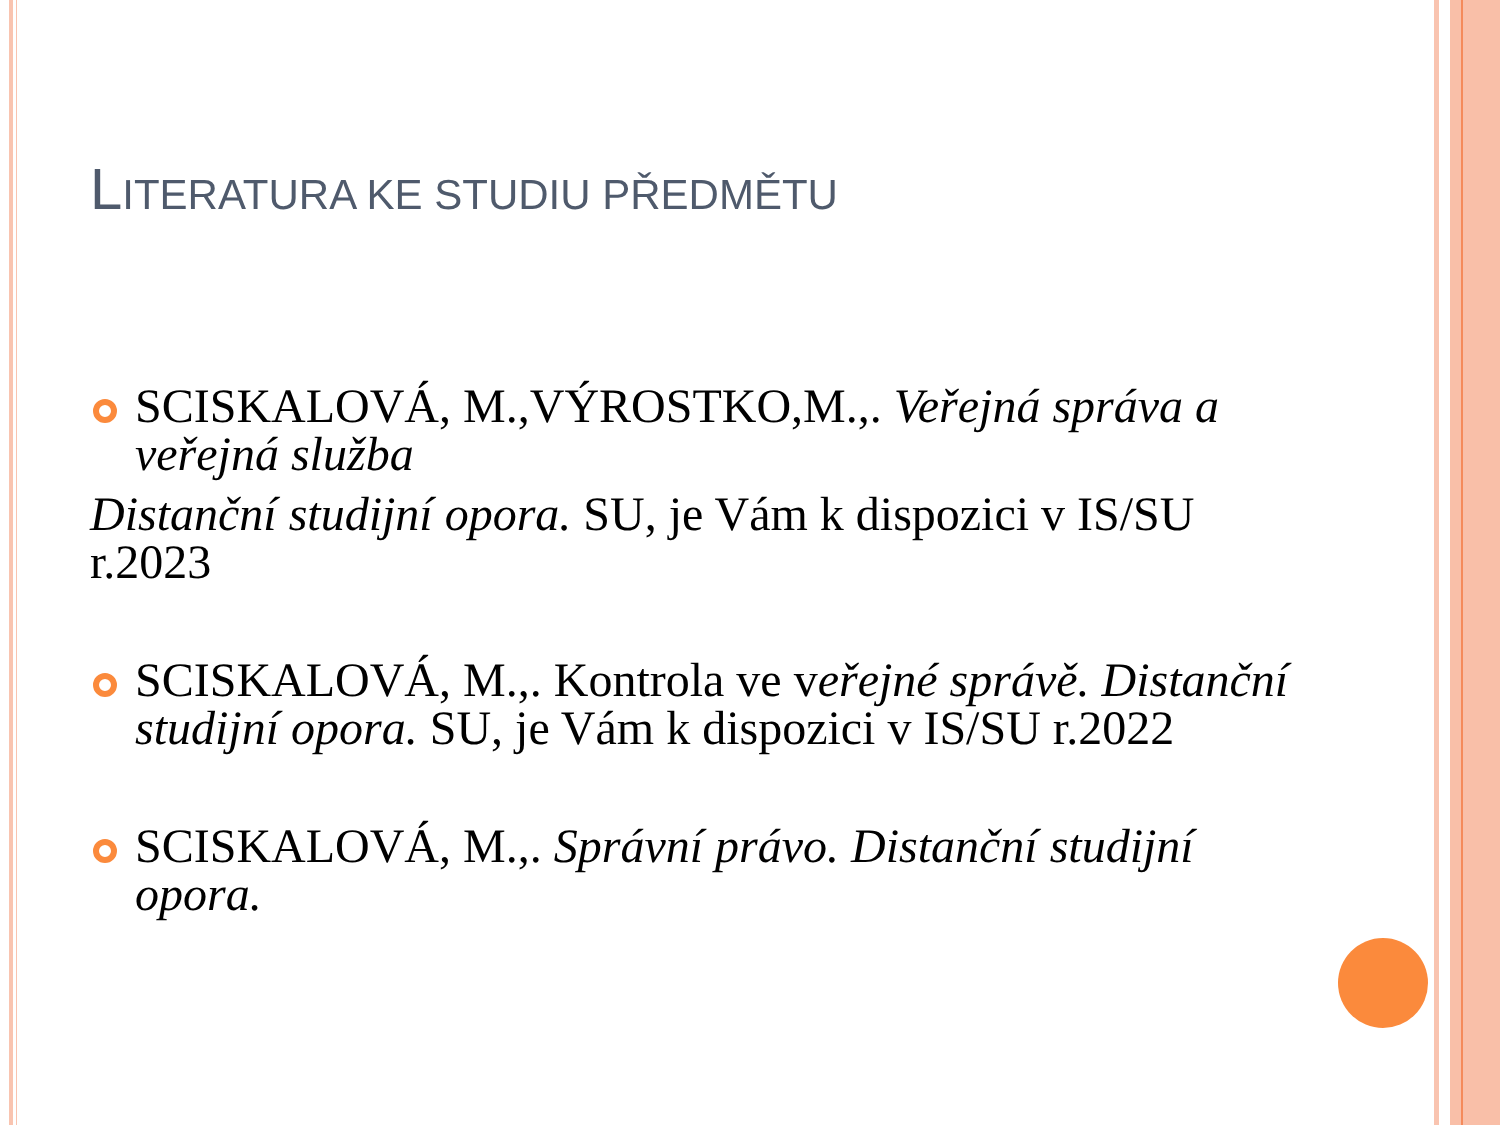LITERATURA KE STUDIU PŘEDMĚTU
SCISKALOVÁ, M.,VÝROSTKO,M.,. Veřejná správa a veřejná služba
Distanční studijní opora. SU, je Vám k dispozici v IS/SU r.2023
SCISKALOVÁ, M.,. Kontrola ve veřejné správě. Distanční studijní opora. SU, je Vám k dispozici v IS/SU r.2022
SCISKALOVÁ, M.,. Správní právo. Distanční studijní opora.